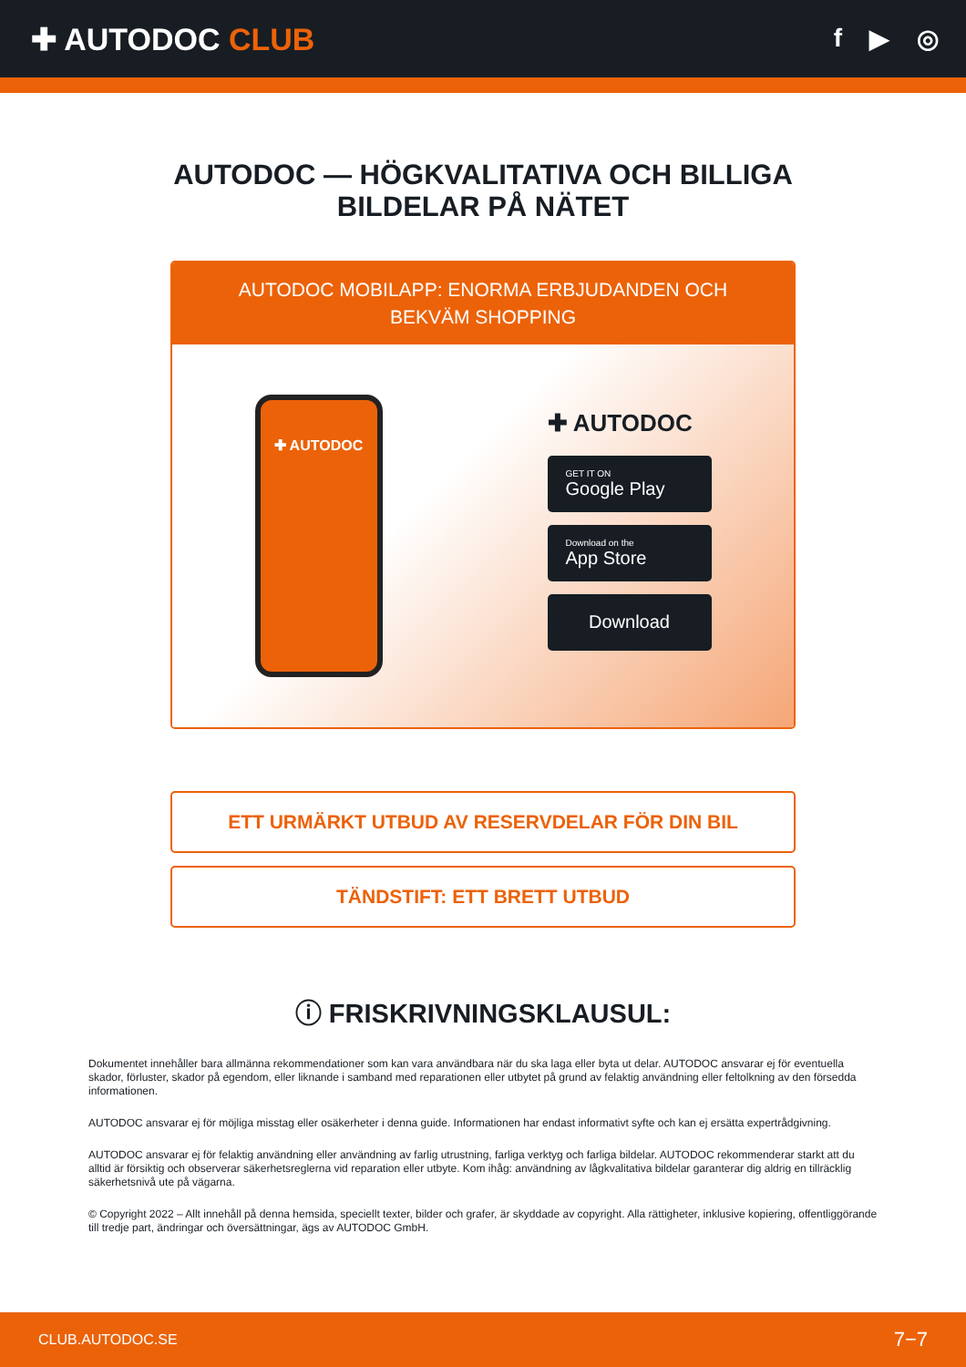✚ AUTODOC CLUB
f ▶ ◎
AUTODOC — HÖGKVALITATIVA OCH BILLIGA
BILDELAR PÅ NÄTET
AUTODOC MOBILAPP: ENORMA ERBJUDANDEN OCH BEKVÄM SHOPPING
✚ AUTODOC
✚ AUTODOC
GET IT ON
Google Play
Download on the
App Store
Download
ETT URMÄRKT UTBUD AV RESERVDELAR FÖR DIN BIL
TÄNDSTIFT: ETT BRETT UTBUD
ⓘ FRISKRIVNINGSKLAUSUL:
Dokumentet innehåller bara allmänna rekommendationer som kan vara användbara när du ska laga eller byta ut delar. AUTODOC ansvarar ej för eventuella skador, förluster, skador på egendom, eller liknande i samband med reparationen eller utbytet på grund av felaktig användning eller feltolkning av den försedda informationen.
AUTODOC ansvarar ej för möjliga misstag eller osäkerheter i denna guide. Informationen har endast informativt syfte och kan ej ersätta expertrådgivning.
AUTODOC ansvarar ej för felaktig användning eller användning av farlig utrustning, farliga verktyg och farliga bildelar. AUTODOC rekommenderar starkt att du alltid är försiktig och observerar säkerhetsreglerna vid reparation eller utbyte. Kom ihåg: användning av lågkvalitativa bildelar garanterar dig aldrig en tillräcklig säkerhetsnivå ute på vägarna.
© Copyright 2022 – Allt innehåll på denna hemsida, speciellt texter, bilder och grafer, är skyddade av copyright. Alla rättigheter, inklusive kopiering, offentliggörande till tredje part, ändringar och översättningar, ägs av AUTODOC GmbH.
CLUB.AUTODOC.SE 7−7